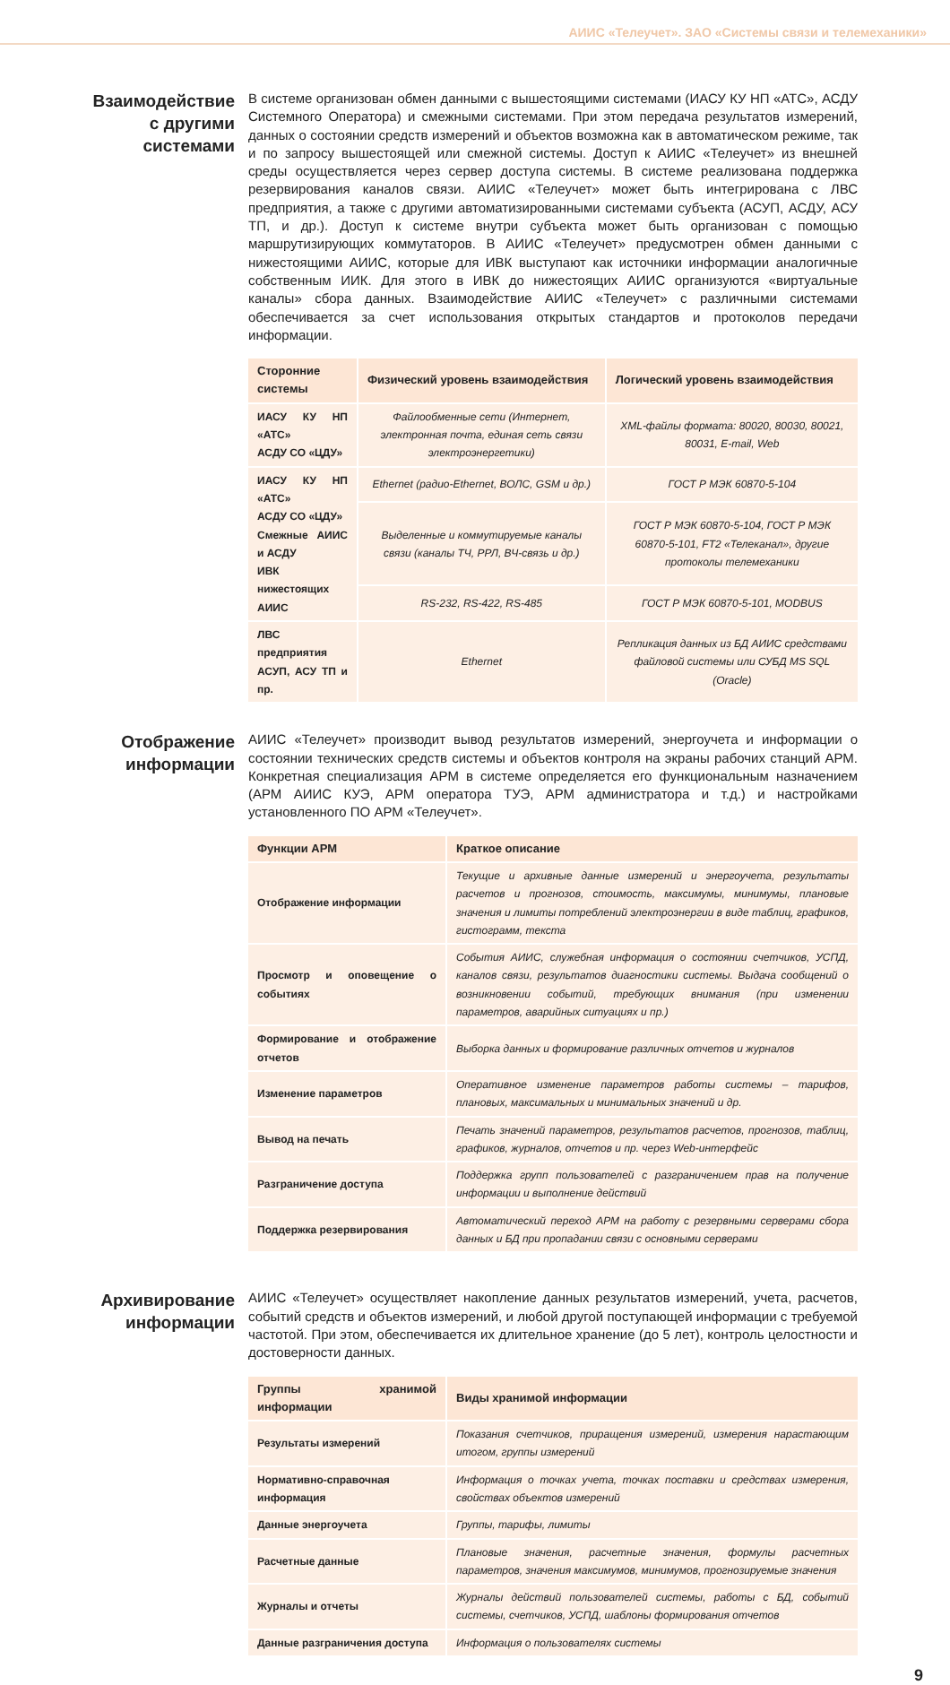АИИС «Телеучет». ЗАО «Системы связи и телемеханики»
Взаимодействие
с другими
системами
В системе организован обмен данными с вышестоящими системами (ИАСУ КУ НП «АТС», АСДУ Системного Оператора) и смежными системами. При этом передача результатов измерений, данных о состоянии средств измерений и объектов возможна как в автоматическом режиме, так и по запросу вышестоящей или смежной системы. Доступ к АИИС «Телеучет» из внешней среды осуществляется через сервер доступа системы. В системе реализована поддержка резервирования каналов связи. АИИС «Телеучет» может быть интегрирована с ЛВС предприятия, а также с другими автоматизированными системами субъекта (АСУП, АСДУ, АСУ ТП, и др.). Доступ к системе внутри субъекта может быть организован с помощью маршрутизирующих коммутаторов. В АИИС «Телеучет» предусмотрен обмен данными с нижестоящими АИИС, которые для ИВК выступают как источники информации аналогичные собственным ИИК. Для этого в ИВК до нижестоящих АИИС организуются «виртуальные каналы» сбора данных. Взаимодействие АИИС «Телеучет» с различными системами обеспечивается за счет использования открытых стандартов и протоколов передачи информации.
| Сторонние системы | Физический уровень взаимодействия | Логический уровень взаимодействия |
| --- | --- | --- |
| ИАСУ КУ НП «АТС» АСДУ СО «ЦДУ» | Файлообменные сети (Интернет, электронная почта, единая сеть связи электроэнергетики) | XML-файлы формата: 80020, 80030, 80021, 80031, E-mail, Web |
| ИАСУ КУ НП «АТС» АСДУ СО «ЦДУ» Смежные АИИС и АСДУ ИВК нижестоящих АИИС | Ethernet (радио-Ethernet, ВОЛС, GSM и др.) | ГОСТ Р МЭК 60870-5-104 |
| | Выделенные и коммутируемые каналы связи (каналы ТЧ, РРЛ, ВЧ-связь и др.) | ГОСТ Р МЭК 60870-5-104, ГОСТ Р МЭК 60870-5-101, FT2 «Телеканал», другие протоколы телемеханики |
| | RS-232, RS-422, RS-485 | ГОСТ Р МЭК 60870-5-101, MODBUS |
| ЛВС предприятия АСУП, АСУ ТП и пр. | Ethernet | Репликация данных из БД АИИС средствами файловой системы или СУБД MS SQL (Oracle) |
Отображение
информации
АИИС «Телеучет» производит вывод результатов измерений, энергоучета и информации о состоянии технических средств системы и объектов контроля на экраны рабочих станций АРМ. Конкретная специализация АРМ в системе определяется его функциональным назначением (АРМ АИИС КУЭ, АРМ оператора ТУЭ, АРМ администратора и т.д.) и настройками установленного ПО АРМ «Телеучет».
| Функции АРМ | Краткое описание |
| --- | --- |
| Отображение информации | Текущие и архивные данные измерений и энергоучета, результаты расчетов и прогнозов, стоимость, максимумы, минимумы, плановые значения и лимиты потреблений электроэнергии в виде таблиц, графиков, гистограмм, текста |
| Просмотр и оповещение о событиях | События АИИС, служебная информация о состоянии счетчиков, УСПД, каналов связи, результатов диагностики системы. Выдача сообщений о возникновении событий, требующих внимания (при изменении параметров, аварийных ситуациях и пр.) |
| Формирование и отображение отчетов | Выборка данных и формирование различных отчетов и журналов |
| Изменение параметров | Оперативное изменение параметров работы системы – тарифов, плановых, максимальных и минимальных значений и др. |
| Вывод на печать | Печать значений параметров, результатов расчетов, прогнозов, таблиц, графиков, журналов, отчетов и пр. через Web-интерфейс |
| Разграничение доступа | Поддержка групп пользователей с разграничением прав на получение информации и выполнение действий |
| Поддержка резервирования | Автоматический переход АРМ на работу с резервными серверами сбора данных и БД при пропадании связи с основными серверами |
Архивирование
информации
АИИС «Телеучет» осуществляет накопление данных результатов измерений, учета, расчетов, событий средств и объектов измерений, и любой другой поступающей информации с требуемой частотой. При этом, обеспечивается их длительное хранение (до 5 лет), контроль целостности и достоверности данных.
| Группы хранимой информации | Виды хранимой информации |
| --- | --- |
| Результаты измерений | Показания счетчиков, приращения измерений, измерения нарастающим итогом, группы измерений |
| Нормативно-справочная информация | Информация о точках учета, точках поставки и средствах измерения, свойствах объектов измерений |
| Данные энергоучета | Группы, тарифы, лимиты |
| Расчетные данные | Плановые значения, расчетные значения, формулы расчетных параметров, значения максимумов, минимумов, прогнозируемые значения |
| Журналы и отчеты | Журналы действий пользователей системы, работы с БД, событий системы, счетчиков, УСПД, шаблоны формирования отчетов |
| Данные разграничения доступа | Информация о пользователях системы |
9